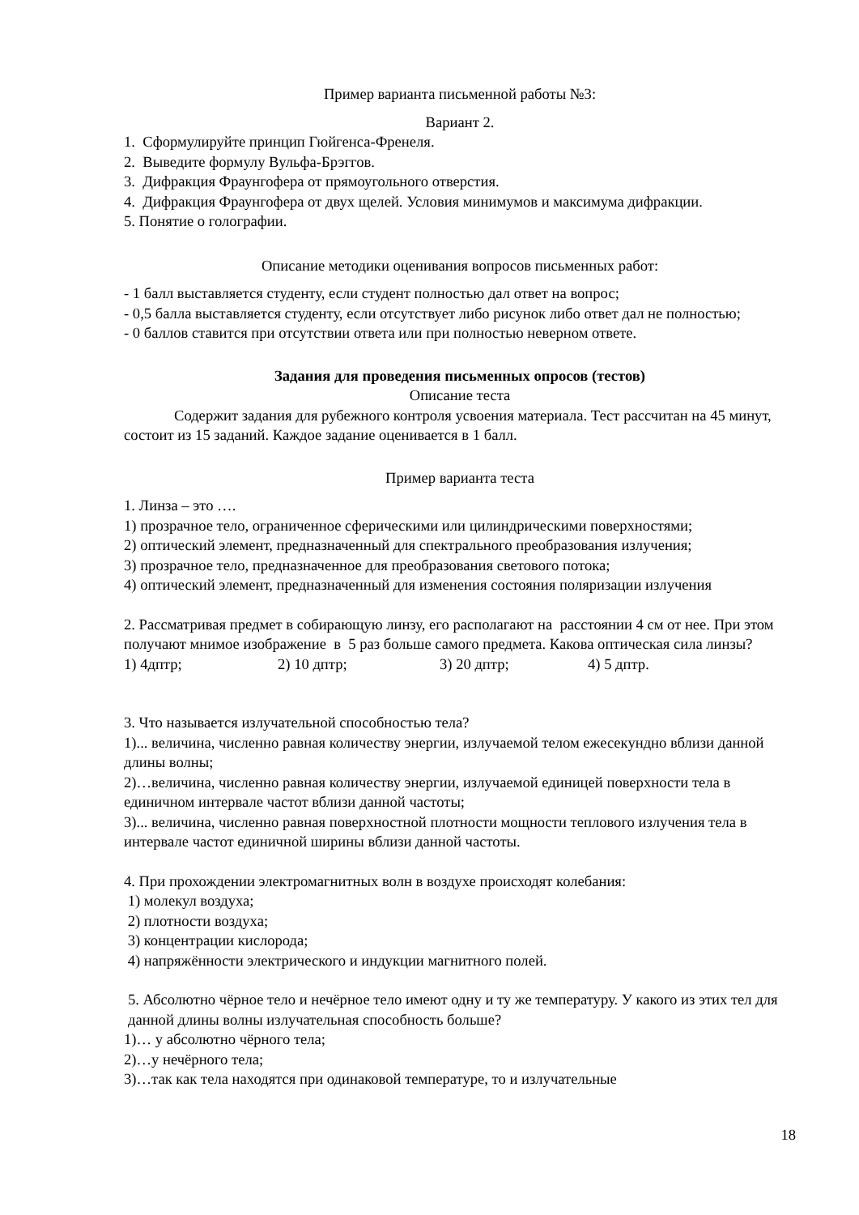Пример варианта письменной работы №3:
Вариант 2.
1. Сформулируйте принцип Гюйгенса-Френеля.
2. Выведите формулу Вульфа-Брэггов.
3. Дифракция Фраунгофера от прямоугольного отверстия.
4. Дифракция Фраунгофера от двух щелей. Условия минимумов и максимума дифракции.
5. Понятие о голографии.
Описание методики оценивания вопросов письменных работ:
- 1 балл выставляется студенту, если студент полностью дал ответ на вопрос;
- 0,5 балла выставляется студенту, если отсутствует либо рисунок либо ответ дал не полностью;
- 0 баллов ставится при отсутствии ответа или при полностью неверном ответе.
Задания для проведения письменных опросов (тестов)
Описание теста
Содержит задания для рубежного контроля усвоения материала. Тест рассчитан на 45 минут, состоит из 15 заданий. Каждое задание оценивается в 1 балл.
Пример варианта теста
1. Линза – это ….
1) прозрачное тело, ограниченное сферическими или цилиндрическими поверхностями;
2) оптический элемент, предназначенный для спектрального преобразования излучения;
3) прозрачное тело, предназначенное для преобразования светового потока;
4) оптический элемент, предназначенный для изменения состояния поляризации излучения
2. Рассматривая предмет в собирающую линзу, его располагают на расстоянии 4 см от нее. При этом получают мнимое изображение в 5 раз больше самого предмета. Какова оптическая сила линзы?
1) 4дптр; 2) 10 дптр; 3) 20 дптр; 4) 5 дптр.
3. Что называется излучательной способностью тела?
1)... величина, численно равная количеству энергии, излучаемой телом ежесекундно вблизи данной длины волны;
2)…величина, численно равная количеству энергии, излучаемой единицей поверхности тела в единичном интервале частот вблизи данной частоты;
3)... величина, численно равная поверхностной плотности мощности теплового излучения тела в интервале частот единичной ширины вблизи данной частоты.
4. При прохождении электромагнитных волн в воздухе происходят колебания:
1) молекул воздуха;
2) плотности воздуха;
3) концентрации кислорода;
4) напряжённости электрического и индукции магнитного полей.
5. Абсолютно чёрное тело и нечёрное тело имеют одну и ту же температуру. У какого из этих тел для данной длины волны излучательная способность больше?
1)… у абсолютно чёрного тела;
2)…у нечёрного тела;
3)…так как тела находятся при одинаковой температуре, то и излучательные
18